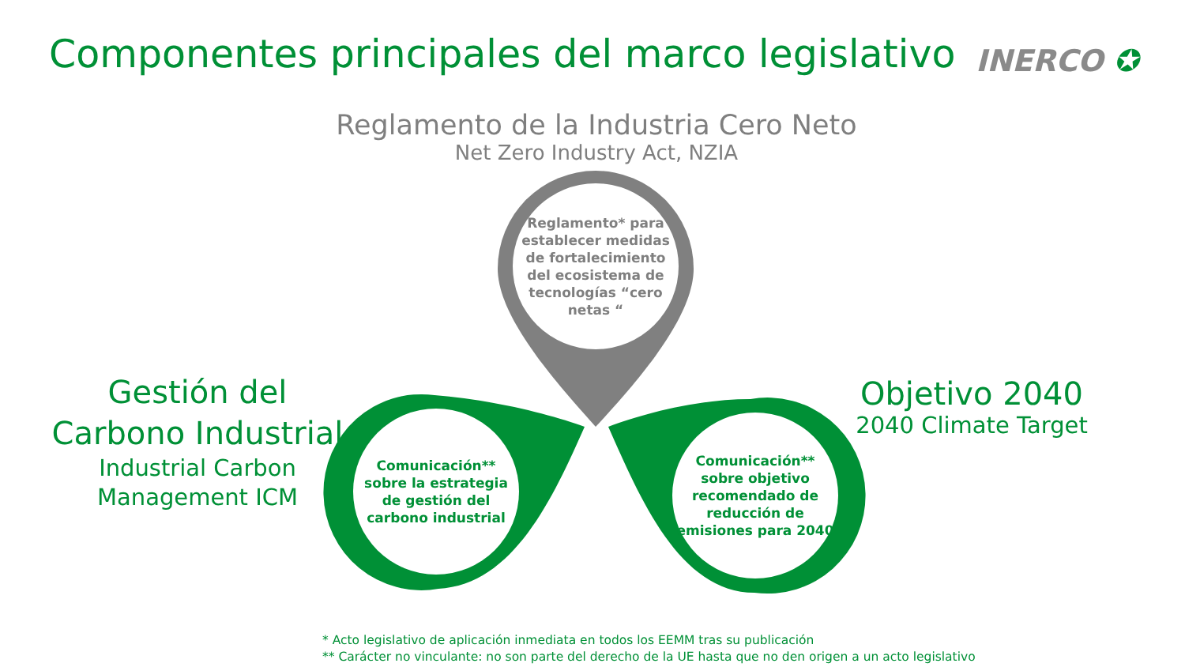Componentes principales del marco legislativo
INERCO ✪
Reglamento de la Industria Cero Neto
Net Zero Industry Act, NZIA
Reglamento* para establecer medidas de fortalecimiento del ecosistema de tecnologías “cero netas “
Gestión del Carbono Industrial
Industrial Carbon Management ICM
Comunicación** sobre la estrategia de gestión del carbono industrial
Comunicación** sobre objetivo recomendado de reducción de emisiones para 2040
Objetivo 2040
2040 Climate Target
* Acto legislativo de aplicación inmediata en todos los EEMM tras su publicación
** Carácter no vinculante: no son parte del derecho de la UE hasta que no den origen a un acto legislativo